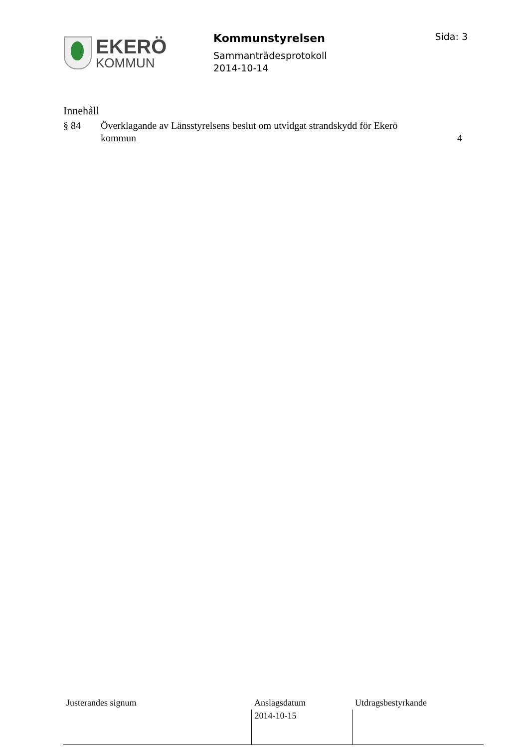EKERÖ
KOMMUN
Kommunstyrelsen
Sammanträdesprotokoll
2014-10-14
Sida: 3
Innehåll
| § 84 | Överklagande av Länsstyrelsens beslut om utvidgat strandskydd för Ekerö kommun | 4 |
| Justerandes signum | Anslagsdatum | Utdragsbestyrkande |
| | 2014-10-15 | |